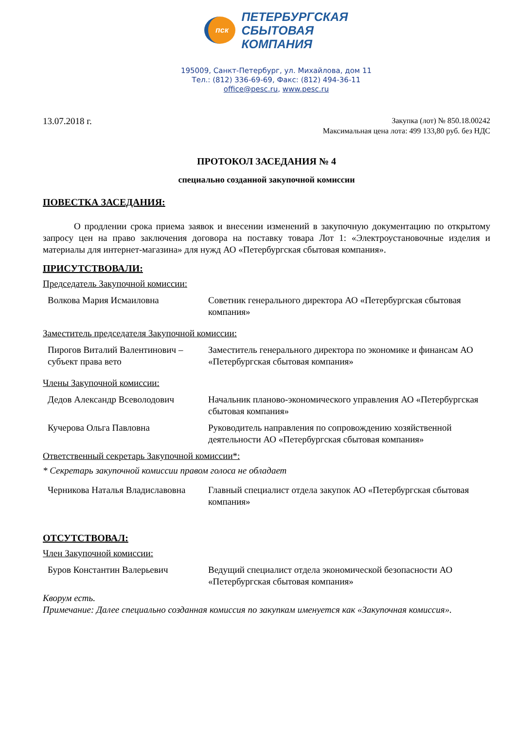пск
ПЕТЕРБУРГСКАЯ
СБЫТОВАЯ
КОМПАНИЯ
195009, Санкт-Петербург, ул. Михайлова, дом 11
Тел.: (812) 336-69-69, Факс: (812) 494-36-11
office@pesc.ru, www.pesc.ru
13.07.2018 г.
Закупка (лот) № 850.18.00242
Максимальная цена лота: 499 133,80 руб. без НДС
ПРОТОКОЛ ЗАСЕДАНИЯ № 4
специально созданной закупочной комиссии
ПОВЕСТКА ЗАСЕДАНИЯ:
О продлении срока приема заявок и внесении изменений в закупочную документацию по открытому запросу цен на право заключения договора на поставку товара Лот 1: «Электроустановочные изделия и материалы для интернет-магазина» для нужд АО «Петербургская сбытовая компания».
ПРИСУТСТВОВАЛИ:
Председатель Закупочной комиссии:
| Волкова Мария Исмаиловна | Советник генерального директора АО «Петербургская сбытовая компания» |
Заместитель председателя Закупочной комиссии:
| Пирогов Виталий Валентинович – субъект права вето | Заместитель генерального директора по экономике и финансам АО «Петербургская сбытовая компания» |
Члены Закупочной комиссии:
| Дедов Александр Всеволодович | Начальник планово-экономического управления АО «Петербургская сбытовая компания» |
| Кучерова Ольга Павловна | Руководитель направления по сопровождению хозяйственной деятельности АО «Петербургская сбытовая компания» |
Ответственный секретарь Закупочной комиссии*:
* Секретарь закупочной комиссии правом голоса не обладает
| Черникова Наталья Владиславовна | Главный специалист отдела закупок АО «Петербургская сбытовая компания» |
ОТСУТСТВОВАЛ:
Член Закупочной комиссии:
| Буров Константин Валерьевич | Ведущий специалист отдела экономической безопасности АО «Петербургская сбытовая компания» |
Кворум есть.
Примечание: Далее специально созданная комиссия по закупкам именуется как «Закупочная комиссия».